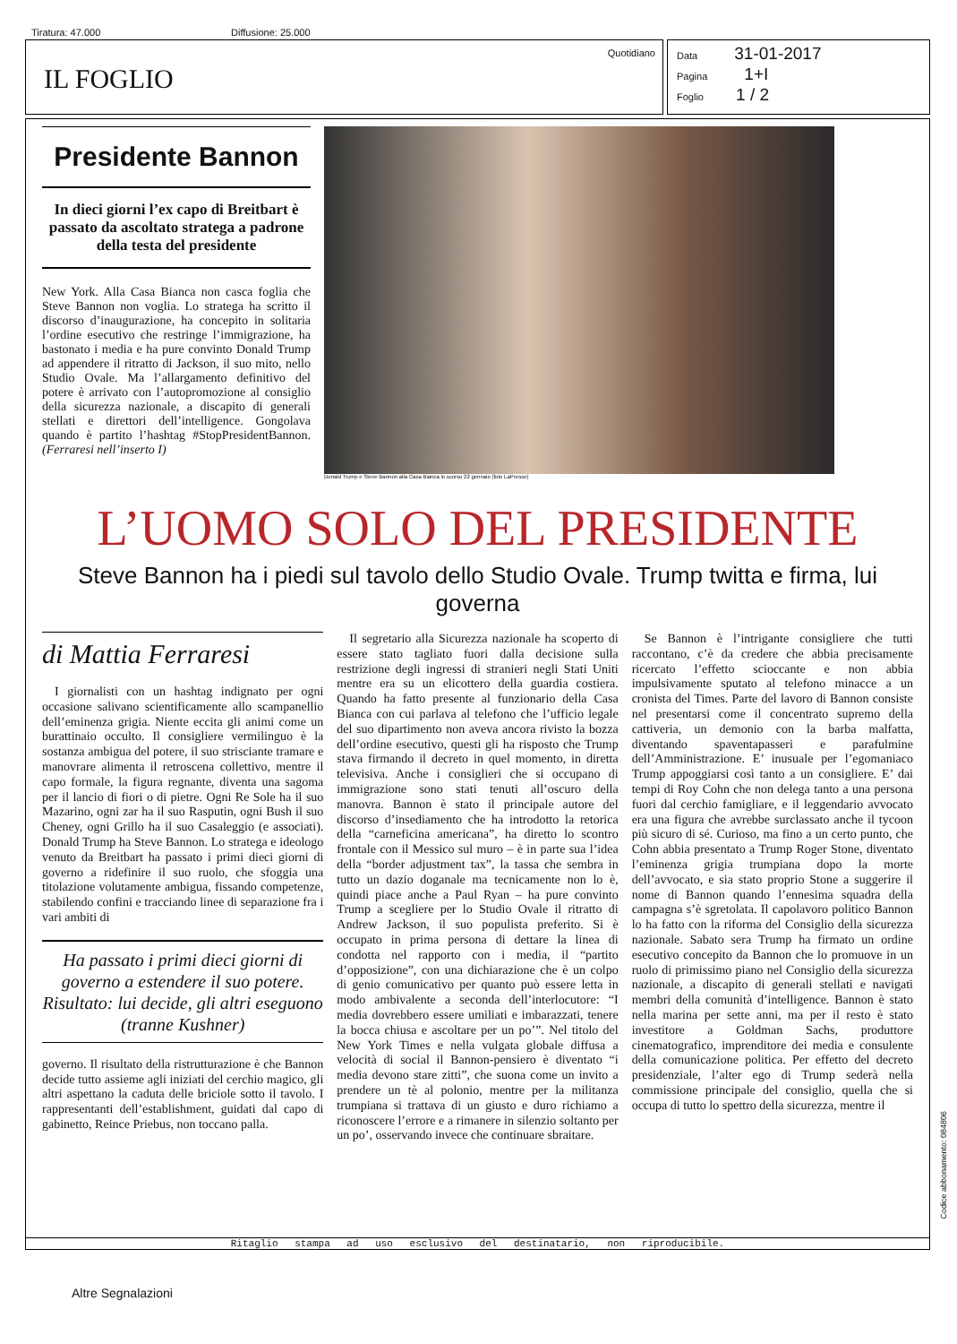Tiratura: 47.000 Diffusione: 25.000
Quotidiano
IL FOGLIO
Data 31-01-2017
Pagina 1+I
Foglio 1 / 2
Presidente Bannon
In dieci giorni l’ex capo di Breitbart è passato da ascoltato stratega a padrone della testa del presidente
New York. Alla Casa Bianca non casca foglia che Steve Bannon non voglia. Lo stratega ha scritto il discorso d’inaugurazione, ha concepito in solitaria l’ordine esecutivo che restringe l’immigrazione, ha bastonato i media e ha pure convinto Donald Trump ad appendere il ritratto di Jackson, il suo mito, nello Studio Ovale. Ma l’allargamento definitivo del potere è arrivato con l’autopromozione al consiglio della sicurezza nazionale, a discapito di generali stellati e direttori dell’intelligence. Gongolava quando è partito l’hashtag #StopPresidentBannon. (Ferraresi nell’inserto I)
Donald Trump e Steve Bannon alla Casa Bianca lo scorso 22 gennaio (foto LaPresse)
L’UOMO SOLO DEL PRESIDENTE
Steve Bannon ha i piedi sul tavolo dello Studio Ovale. Trump twitta e firma, lui governa
di Mattia Ferraresi
I giornalisti con un hashtag indignato per ogni occasione salivano scientificamente allo scampanellio dell’eminenza grigia. Niente eccita gli animi come un burattinaio occulto. Il consigliere vermilinguo è la sostanza ambigua del potere, il suo strisciante tramare e manovrare alimenta il retroscena collettivo, mentre il capo formale, la figura regnante, diventa una sagoma per il lancio di fiori o di pietre. Ogni Re Sole ha il suo Mazarino, ogni zar ha il suo Rasputin, ogni Bush il suo Cheney, ogni Grillo ha il suo Casaleggio (e associati). Donald Trump ha Steve Bannon. Lo stratega e ideologo venuto da Breitbart ha passato i primi dieci giorni di governo a ridefinire il suo ruolo, che sfoggia una titolazione volutamente ambigua, fissando competenze, stabilendo confini e tracciando linee di separazione fra i vari ambiti di
Ha passato i primi dieci giorni di governo a estendere il suo potere. Risultato: lui decide, gli altri eseguono (tranne Kushner)
governo. Il risultato della ristrutturazione è che Bannon decide tutto assieme agli iniziati del cerchio magico, gli altri aspettano la caduta delle briciole sotto il tavolo. I rappresentanti dell’establishment, guidati dal capo di gabinetto, Reince Priebus, non toccano palla.
Il segretario alla Sicurezza nazionale ha scoperto di essere stato tagliato fuori dalla decisione sulla restrizione degli ingressi di stranieri negli Stati Uniti mentre era su un elicottero della guardia costiera. Quando ha fatto presente al funzionario della Casa Bianca con cui parlava al telefono che l’ufficio legale del suo dipartimento non aveva ancora rivisto la bozza dell’ordine esecutivo, questi gli ha risposto che Trump stava firmando il decreto in quel momento, in diretta televisiva. Anche i consiglieri che si occupano di immigrazione sono stati tenuti all’oscuro della manovra. Bannon è stato il principale autore del discorso d’insediamento che ha introdotto la retorica della “carneficina americana”, ha diretto lo scontro frontale con il Messico sul muro – è in parte sua l’idea della “border adjustment tax”, la tassa che sembra in tutto un dazio doganale ma tecnicamente non lo è, quindi piace anche a Paul Ryan – ha pure convinto Trump a scegliere per lo Studio Ovale il ritratto di Andrew Jackson, il suo populista preferito. Si è occupato in prima persona di dettare la linea di condotta nel rapporto con i media, il “partito d’opposizione”, con una dichiarazione che è un colpo di genio comunicativo per quanto può essere letta in modo ambivalente a seconda dell’interlocutore: “I media dovrebbero essere umiliati e imbarazzati, tenere la bocca chiusa e ascoltare per un po’”. Nel titolo del New York Times e nella vulgata globale diffusa a velocità di social il Bannon-pensiero è diventato “i media devono stare zitti”, che suona come un invito a prendere un tè al polonio, mentre per la militanza trumpiana si trattava di un giusto e duro richiamo a riconoscere l’errore e a rimanere in silenzio soltanto per un po’, osservando invece che continuare sbraitare.
Se Bannon è l’intrigante consigliere che tutti raccontano, c’è da credere che abbia precisamente ricercato l’effetto scioccante e non abbia impulsivamente sputato al telefono minacce a un cronista del Times. Parte del lavoro di Bannon consiste nel presentarsi come il concentrato supremo della cattiveria, un demonio con la barba malfatta, diventando spaventapasseri e parafulmine dell’Amministrazione. E’ inusuale per l’egomaniaco Trump appoggiarsi così tanto a un consigliere. E’ dai tempi di Roy Cohn che non delega tanto a una persona fuori dal cerchio famigliare, e il leggendario avvocato era una figura che avrebbe surclassato anche il tycoon più sicuro di sé. Curioso, ma fino a un certo punto, che Cohn abbia presentato a Trump Roger Stone, diventato l’eminenza grigia trumpiana dopo la morte dell’avvocato, e sia stato proprio Stone a suggerire il nome di Bannon quando l’ennesima squadra della campagna s’è sgretolata. Il capolavoro politico Bannon lo ha fatto con la riforma del Consiglio della sicurezza nazionale. Sabato sera Trump ha firmato un ordine esecutivo concepito da Bannon che lo promuove in un ruolo di primissimo piano nel Consiglio della sicurezza nazionale, a discapito di generali stellati e navigati membri della comunità d’intelligence. Bannon è stato nella marina per sette anni, ma per il resto è stato investitore a Goldman Sachs, produttore cinematografico, imprenditore dei media e consulente della comunicazione politica. Per effetto del decreto presidenziale, l’alter ego di Trump sederà nella commissione principale del consiglio, quella che si occupa di tutto lo spettro della sicurezza, mentre il
Ritaglio stampa ad uso esclusivo del destinatario, non riproducibile.
Altre Segnalazioni
Codice abbonamento: 084806